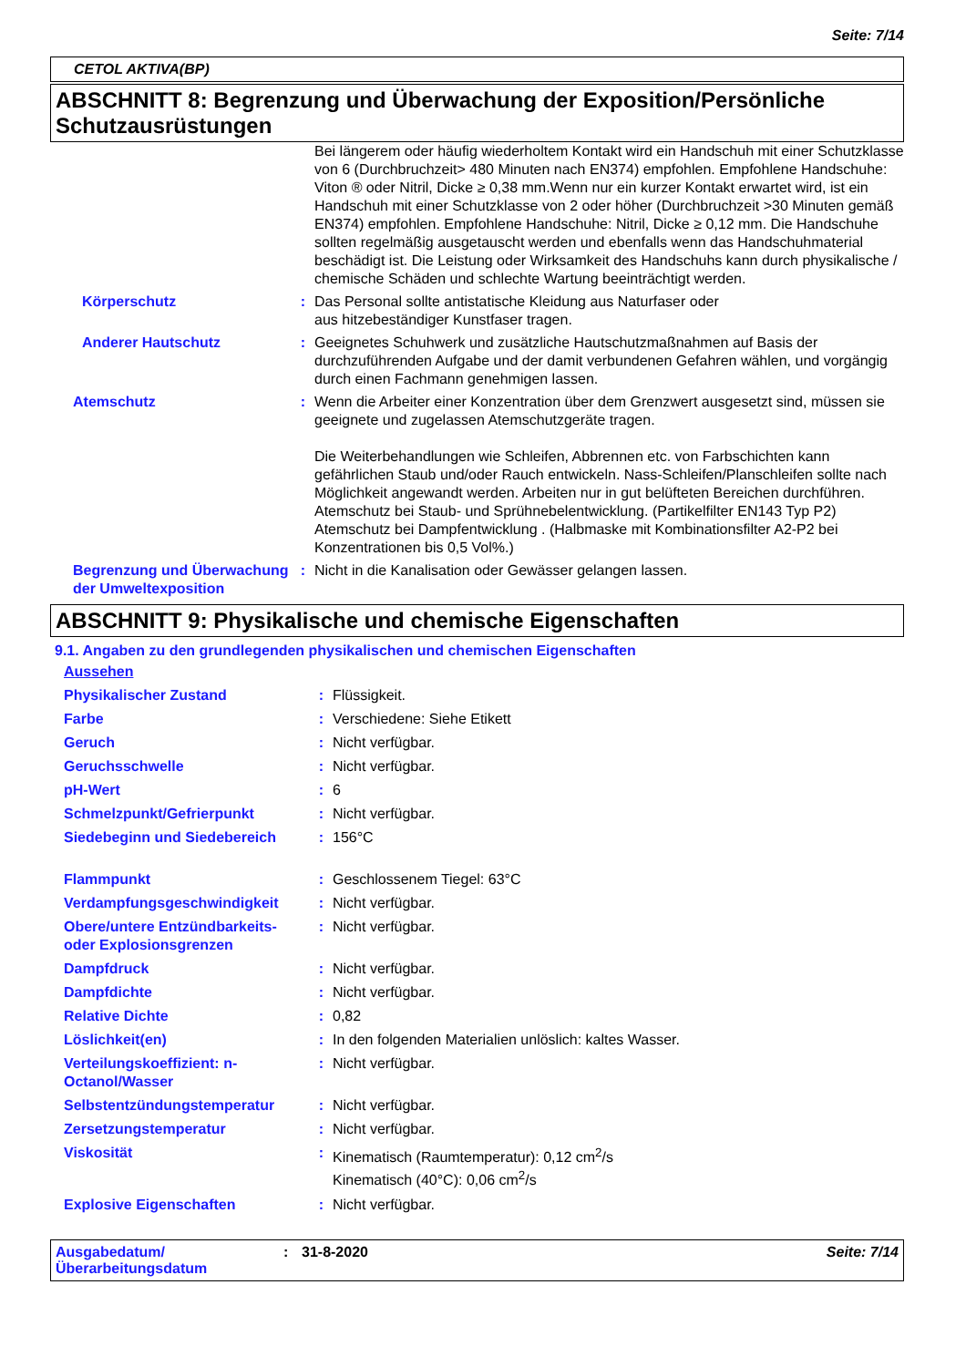Seite: 7/14
CETOL AKTIVA(BP)
ABSCHNITT 8: Begrenzung und Überwachung der Exposition/Persönliche Schutzausrüstungen
| | | Bei längerem oder häufig wiederholtem Kontakt wird ein Handschuh mit einer Schutzklasse von 6 (Durchbruchzeit> 480 Minuten nach EN374) empfohlen. Empfohlene Handschuhe: Viton ® oder Nitril, Dicke ≥ 0,38 mm.Wenn nur ein kurzer Kontakt erwartet wird, ist ein Handschuh mit einer Schutzklasse von 2 oder höher (Durchbruchzeit >30 Minuten gemäß EN374) empfohlen. Empfohlene Handschuhe: Nitril, Dicke ≥ 0,12 mm. Die Handschuhe sollten regelmäßig ausgetauscht werden und ebenfalls wenn das Handschuhmaterial beschädigt ist. Die Leistung oder Wirksamkeit des Handschuhs kann durch physikalische / chemische Schäden und schlechte Wartung beeinträchtigt werden. |
| Körperschutz | : | Das Personal sollte antistatische Kleidung aus Naturfaser oder aus hitzebeständiger Kunstfaser tragen. |
| Anderer Hautschutz | : | Geeignetes Schuhwerk und zusätzliche Hautschutzmaßnahmen auf Basis der durchzuführenden Aufgabe und der damit verbundenen Gefahren wählen, und vorgängig durch einen Fachmann genehmigen lassen. |
| Atemschutz | : | Wenn die Arbeiter einer Konzentration über dem Grenzwert ausgesetzt sind, müssen sie geeignete und zugelassen Atemschutzgeräte tragen. Die Weiterbehandlungen wie Schleifen, Abbrennen etc. von Farbschichten kann gefährlichen Staub und/oder Rauch entwickeln. Nass-Schleifen/Planschleifen sollte nach Möglichkeit angewandt werden. Arbeiten nur in gut belüfteten Bereichen durchführen. Atemschutz bei Staub- und Sprühnebelentwicklung. (Partikelfilter EN143 Typ P2) Atemschutz bei Dampfentwicklung . (Halbmaske mit Kombinationsfilter A2-P2 bei Konzentrationen bis 0,5 Vol%.) |
| Begrenzung und Überwachung der Umweltexposition | : | Nicht in die Kanalisation oder Gewässer gelangen lassen. |
ABSCHNITT 9: Physikalische und chemische Eigenschaften
9.1. Angaben zu den grundlegenden physikalischen und chemischen Eigenschaften
| Aussehen | | |
| Physikalischer Zustand | : | Flüssigkeit. |
| Farbe | : | Verschiedene: Siehe Etikett |
| Geruch | : | Nicht verfügbar. |
| Geruchsschwelle | : | Nicht verfügbar. |
| pH-Wert | : | 6 |
| Schmelzpunkt/Gefrierpunkt | : | Nicht verfügbar. |
| Siedebeginn und Siedebereich | : | 156°C |
| Flammpunkt | : | Geschlossenem Tiegel: 63°C |
| Verdampfungsgeschwindigkeit | : | Nicht verfügbar. |
| Obere/untere Entzündbarkeits- oder Explosionsgrenzen | : | Nicht verfügbar. |
| Dampfdruck | : | Nicht verfügbar. |
| Dampfdichte | : | Nicht verfügbar. |
| Relative Dichte | : | 0,82 |
| Löslichkeit(en) | : | In den folgenden Materialien unlöslich: kaltes Wasser. |
| Verteilungskoeffizient: n-Octanol/Wasser | : | Nicht verfügbar. |
| Selbstentzündungstemperatur | : | Nicht verfügbar. |
| Zersetzungstemperatur | : | Nicht verfügbar. |
| Viskosität | : | Kinematisch (Raumtemperatur): 0,12 cm<sup>2</sup>/s Kinematisch (40°C): 0,06 cm<sup>2</sup>/s |
| Explosive Eigenschaften | : | Nicht verfügbar. |
Ausgabedatum/ Überarbeitungsdatum
: 31-8-2020 Seite: 7/14